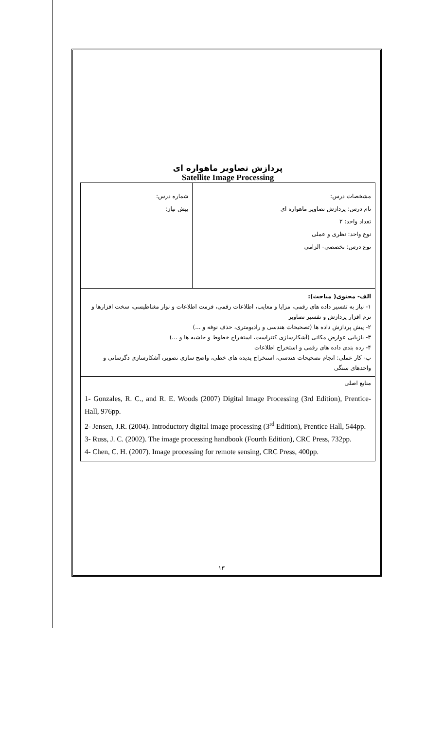پردازش تصاویر ماهواره ای
Satellite Image Processing
| مشخصات درس: نام درس: پردازش تصاویر ماهواره ای تعداد واحد: ۲ نوع واحد: نظری و عملی نوع درس: تخصصی- الزامی | شماره درس: پیش نیاز: |
| الف- محتوی( مباحث): ۱- نیاز به تفسیر داده های رقمی، مزایا و معایب، اطلاعات رقمی، فرمت اطلاعات و نوار مغناطیسی، سخت افزارها و نرم افزار پردازش و تفسیر تصاویر ۲- پیش پردازش داده ها (تصحیحات هندسی و رادیومتری، حذف نوفه و ...) ۳- بازیابی عوارض مکانی (آشکارسازی کنتراست، استخراج خطوط و حاشیه ها و ...) ۴- رده بندی داده های رقمی و استخراج اطلاعات ب- کار عملی: انجام تصحیحات هندسی، استخراج پدیده های خطی، واضح سازی تصویر، آشکارسازی دگرسانی و واحدهای سنگی | |
| منابع اصلی 1- Gonzales, R. C., and R. E. Woods (2007) Digital Image Processing (3rd Edition), Prentice-Hall, 976pp. 2- Jensen, J.R. (2004). Introductory digital image processing (3<sup>rd</sup> Edition), Prentice Hall, 544pp. 3- Russ, J. C. (2002). The image processing handbook (Fourth Edition), CRC Press, 732pp. 4- Chen, C. H. (2007). Image processing for remote sensing, CRC Press, 400pp. | |
۱۳